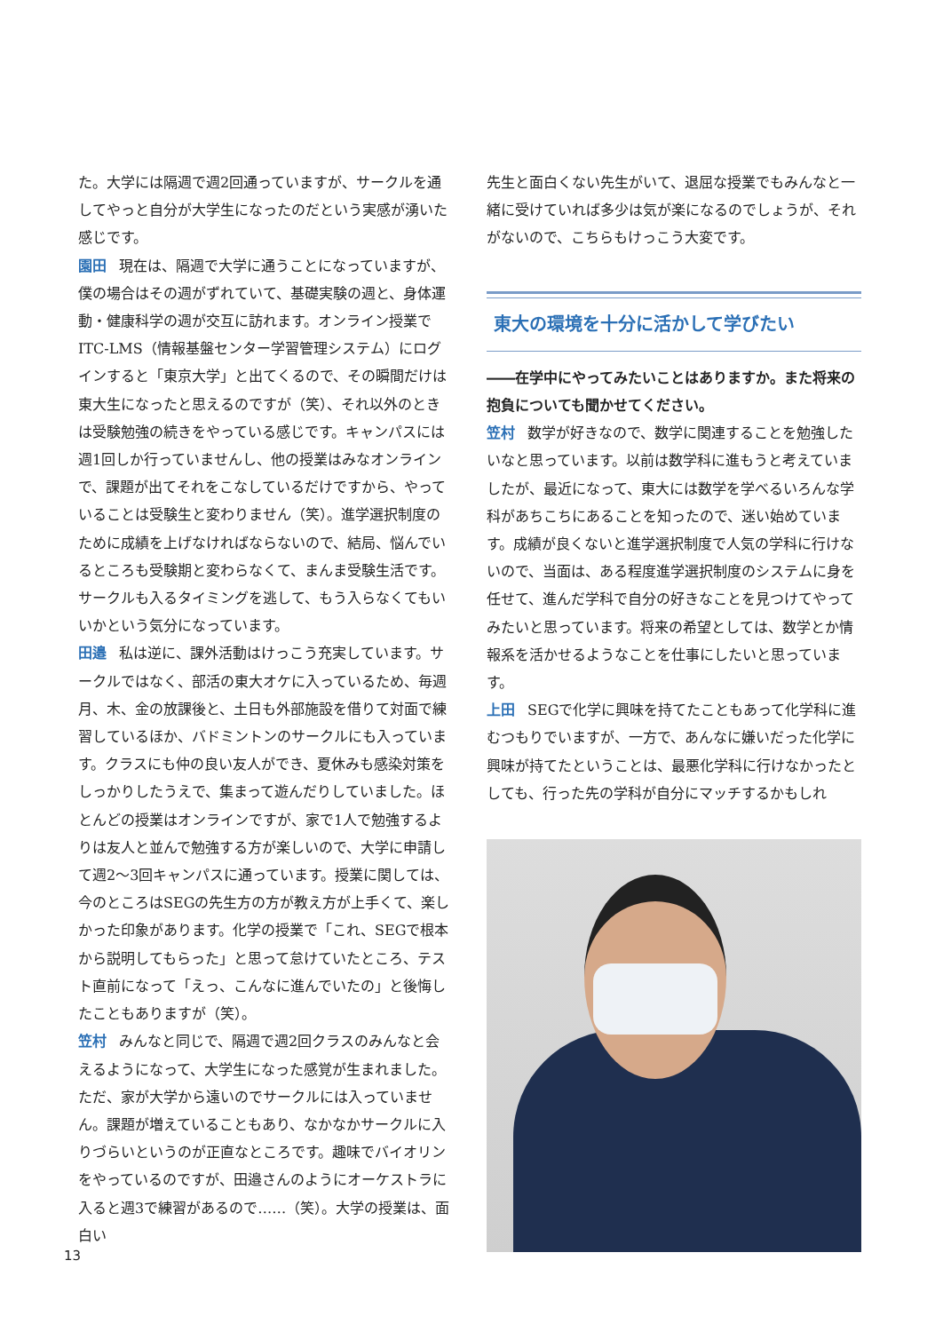た。大学には隔週で週2回通っていますが、サークルを通してやっと自分が大学生になったのだという実感が湧いた感じです。
園田 現在は、隔週で大学に通うことになっていますが、僕の場合はその週がずれていて、基礎実験の週と、身体運動・健康科学の週が交互に訪れます。オンライン授業でITC-LMS（情報基盤センター学習管理システム）にログインすると「東京大学」と出てくるので、その瞬間だけは東大生になったと思えるのですが（笑）、それ以外のときは受験勉強の続きをやっている感じです。キャンパスには週1回しか行っていませんし、他の授業はみなオンラインで、課題が出てそれをこなしているだけですから、やっていることは受験生と変わりません（笑）。進学選択制度のために成績を上げなければならないので、結局、悩んでいるところも受験期と変わらなくて、まんま受験生活です。サークルも入るタイミングを逃して、もう入らなくてもいいかという気分になっています。
田邉 私は逆に、課外活動はけっこう充実しています。サークルではなく、部活の東大オケに入っているため、毎週月、木、金の放課後と、土日も外部施設を借りて対面で練習しているほか、バドミントンのサークルにも入っています。クラスにも仲の良い友人ができ、夏休みも感染対策をしっかりしたうえで、集まって遊んだりしていました。ほとんどの授業はオンラインですが、家で1人で勉強するよりは友人と並んで勉強する方が楽しいので、大学に申請して週2～3回キャンパスに通っています。授業に関しては、今のところはSEGの先生方の方が教え方が上手くて、楽しかった印象があります。化学の授業で「これ、SEGで根本から説明してもらった」と思って怠けていたところ、テスト直前になって「えっ、こんなに進んでいたの」と後悔したこともありますが（笑）。
笠村 みんなと同じで、隔週で週2回クラスのみんなと会えるようになって、大学生になった感覚が生まれました。ただ、家が大学から遠いのでサークルには入っていません。課題が増えていることもあり、なかなかサークルに入りづらいというのが正直なところです。趣味でバイオリンをやっているのですが、田邉さんのようにオーケストラに入ると週3で練習があるので……（笑）。大学の授業は、面白い
先生と面白くない先生がいて、退屈な授業でもみんなと一緒に受けていれば多少は気が楽になるのでしょうが、それがないので、こちらもけっこう大変です。
東大の環境を十分に活かして学びたい
――在学中にやってみたいことはありますか。また将来の抱負についても聞かせてください。
笠村 数学が好きなので、数学に関連することを勉強したいなと思っています。以前は数学科に進もうと考えていましたが、最近になって、東大には数学を学べるいろんな学科があちこちにあることを知ったので、迷い始めています。成績が良くないと進学選択制度で人気の学科に行けないので、当面は、ある程度進学選択制度のシステムに身を任せて、進んだ学科で自分の好きなことを見つけてやってみたいと思っています。将来の希望としては、数学とか情報系を活かせるようなことを仕事にしたいと思っています。
上田 SEGで化学に興味を持てたこともあって化学科に進むつもりでいますが、一方で、あんなに嫌いだった化学に興味が持てたということは、最悪化学科に行けなかったとしても、行った先の学科が自分にマッチするかもしれ
13